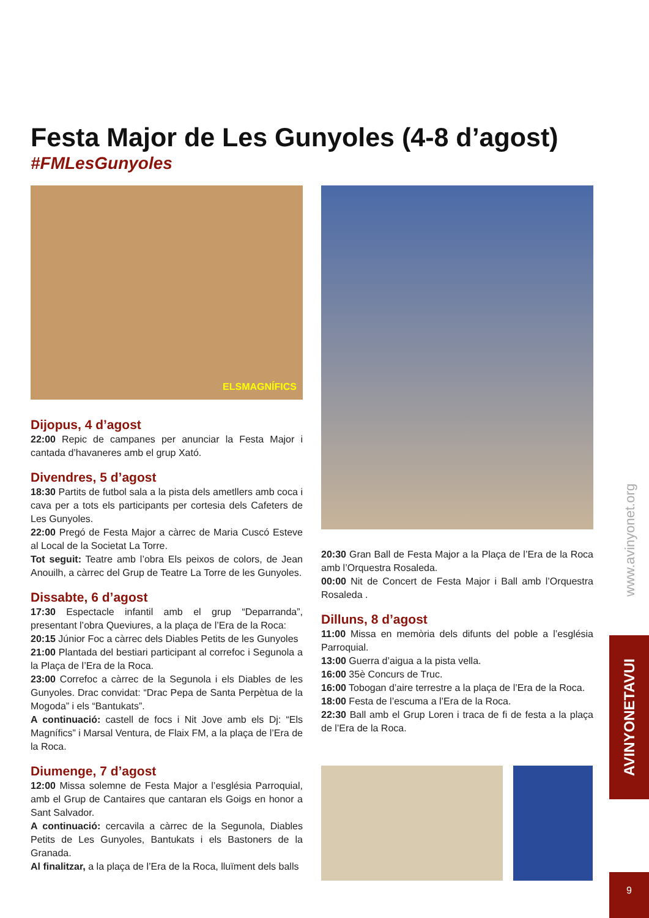Festa Major de Les Gunyoles (4-8 d’agost)
#FMLesGunyoles
ELSMAGNÍFICS
Dijopus, 4 d’agost
22:00 Repic de campanes per anunciar la Festa Major i cantada d’havaneres amb el grup Xató.
Divendres, 5 d’agost
18:30 Partits de futbol sala a la pista dels ametllers amb coca i cava per a tots els participants per cortesia dels Cafeters de Les Gunyoles.
22:00 Pregó de Festa Major a càrrec de Maria Cuscó Esteve al Local de la Societat La Torre.
Tot seguit: Teatre amb l’obra Els peixos de colors, de Jean Anouilh, a càrrec del Grup de Teatre La Torre de les Gunyoles.
Dissabte, 6 d’agost
17:30 Espectacle infantil amb el grup “Deparranda”, presentant l’obra Queviures, a la plaça de l’Era de la Roca:
20:15 Júnior Foc a càrrec dels Diables Petits de les Gunyoles
21:00 Plantada del bestiari participant al correfoc i Segunola a la Plaça de l’Era de la Roca.
23:00 Correfoc a càrrec de la Segunola i els Diables de les Gunyoles. Drac convidat: “Drac Pepa de Santa Perpètua de la Mogoda” i els “Bantukats”.
A continuació: castell de focs i Nit Jove amb els Dj: “Els Magnífics” i Marsal Ventura, de Flaix FM, a la plaça de l’Era de la Roca.
Diumenge, 7 d’agost
12:00 Missa solemne de Festa Major a l’església Parroquial, amb el Grup de Cantaires que cantaran els Goigs en honor a Sant Salvador.
A continuació: cercavila a càrrec de la Segunola, Diables Petits de Les Gunyoles, Bantukats i els Bastoners de la Granada.
Al finalitzar, a la plaça de l’Era de la Roca, lluïment dels balls
20:30 Gran Ball de Festa Major a la Plaça de l’Era de la Roca amb l’Orquestra Rosaleda.
00:00 Nit de Concert de Festa Major i Ball amb l’Orquestra Rosaleda .
Dilluns, 8 d’agost
11:00 Missa en memòria dels difunts del poble a l’església Parroquial.
13:00 Guerra d’aigua a la pista vella.
16:00 35è Concurs de Truc.
16:00 Tobogan d’aire terrestre a la plaça de l’Era de la Roca.
18:00 Festa de l’escuma a l’Era de la Roca.
22:30 Ball amb el Grup Loren i traca de fi de festa a la plaça de l’Era de la Roca.
www.avinyonet.org
AVINYONETAVUI
9